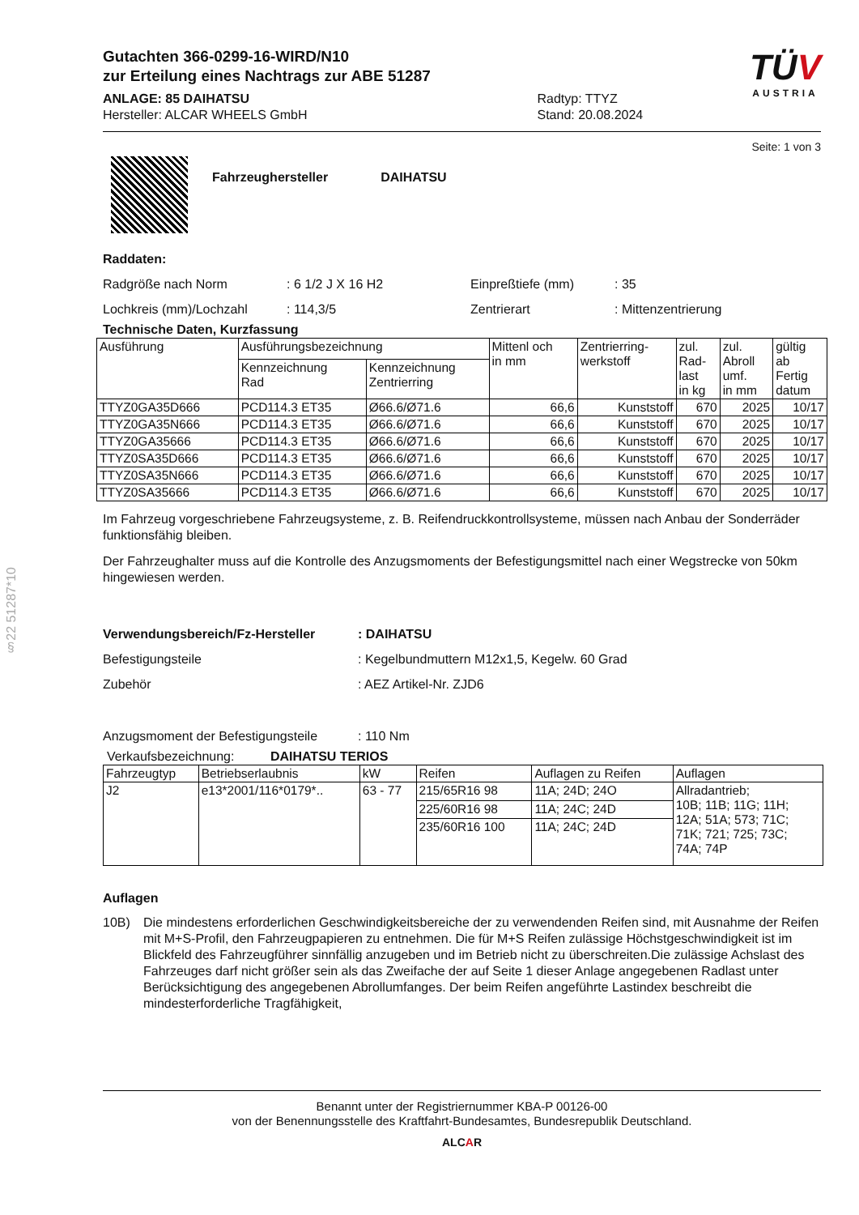§22 51287*10
Gutachten 366-0299-16-WIRD/N10
zur Erteilung eines Nachtrags zur ABE 51287
ANLAGE: 85 DAIHATSU
Hersteller: ALCAR WHEELS GmbH
Radtyp: TTYZ
Stand: 20.08.2024
TÜV
AUSTRIA
Seite: 1 von 3
Fahrzeughersteller DAIHATSU
Raddaten:
Radgröße nach Norm: 6 1/2 J X 16 H2 Einpreßtiefe (mm): 35 Lochkreis (mm)/Lochzahl: 114,3/5 Zentrierart: Mittenzentrierung
Technische Daten, Kurzfassung
| Ausführung | Ausführungsbezeichnung | | Mittenl och in mm | Zentrierring- werkstoff | zul. Rad- last in kg | zul. Abroll umf. in mm | gültig ab Fertig datum |
| --- | --- | --- | --- | --- | --- | --- | --- |
| | Kennzeichnung Rad | Kennzeichnung Zentrierring | | | | | |
| TTYZ0GA35D666 | PCD114.3 ET35 | Ø66.6/Ø71.6 | 66,6 | Kunststoff | 670 | 2025 | 10/17 |
| TTYZ0GA35N666 | PCD114.3 ET35 | Ø66.6/Ø71.6 | 66,6 | Kunststoff | 670 | 2025 | 10/17 |
| TTYZ0GA35666 | PCD114.3 ET35 | Ø66.6/Ø71.6 | 66,6 | Kunststoff | 670 | 2025 | 10/17 |
| TTYZ0SA35D666 | PCD114.3 ET35 | Ø66.6/Ø71.6 | 66,6 | Kunststoff | 670 | 2025 | 10/17 |
| TTYZ0SA35N666 | PCD114.3 ET35 | Ø66.6/Ø71.6 | 66,6 | Kunststoff | 670 | 2025 | 10/17 |
| TTYZ0SA35666 | PCD114.3 ET35 | Ø66.6/Ø71.6 | 66,6 | Kunststoff | 670 | 2025 | 10/17 |
Im Fahrzeug vorgeschriebene Fahrzeugsysteme, z. B. Reifendruckkontrollsysteme, müssen nach Anbau der Sonderräder funktionsfähig bleiben.
Der Fahrzeughalter muss auf die Kontrolle des Anzugsmoments der Befestigungsmittel nach einer Wegstrecke von 50km hingewiesen werden.
Verwendungsbereich/Fz-Hersteller: DAIHATSU Befestigungsteile: Kegelbundmuttern M12x1,5, Kegelw. 60 Grad Zubehör: AEZ Artikel-Nr. ZJD6 Anzugsmoment der Befestigungsteile: 110 Nm
Verkaufsbezeichnung: DAIHATSU TERIOS
| Fahrzeugtyp | Betriebserlaubnis | kW | Reifen | Auflagen zu Reifen | Auflagen |
| --- | --- | --- | --- | --- | --- |
| J2 | e13*2001/116*0179*.. | 63 - 77 | 215/65R16 98 | 11A; 24D; 24O | Allradantrieb; 10B; 11B; 11G; 11H; 12A; 51A; 573; 71C; 71K; 721; 725; 73C; 74A; 74P |
| | | | 225/60R16 98 | 11A; 24C; 24D | |
| | | | 235/60R16 100 | 11A; 24C; 24D | |
Auflagen
10B) Die mindestens erforderlichen Geschwindigkeitsbereiche der zu verwendenden Reifen sind, mit Ausnahme der Reifen mit M+S-Profil, den Fahrzeugpapieren zu entnehmen. Die für M+S Reifen zulässige Höchstgeschwindigkeit ist im Blickfeld des Fahrzeugführer sinnfällig anzugeben und im Betrieb nicht zu überschreiten.Die zulässige Achslast des Fahrzeuges darf nicht größer sein als das Zweifache der auf Seite 1 dieser Anlage angegebenen Radlast unter Berücksichtigung des angegebenen Abrollumfanges. Der beim Reifen angeführte Lastindex beschreibt die mindesterforderliche Tragfähigkeit,
Benannt unter der Registriernummer KBA-P 00126-00
von der Benennungsstelle des Kraftfahrt-Bundesamtes, Bundesrepublik Deutschland.
ALCAR